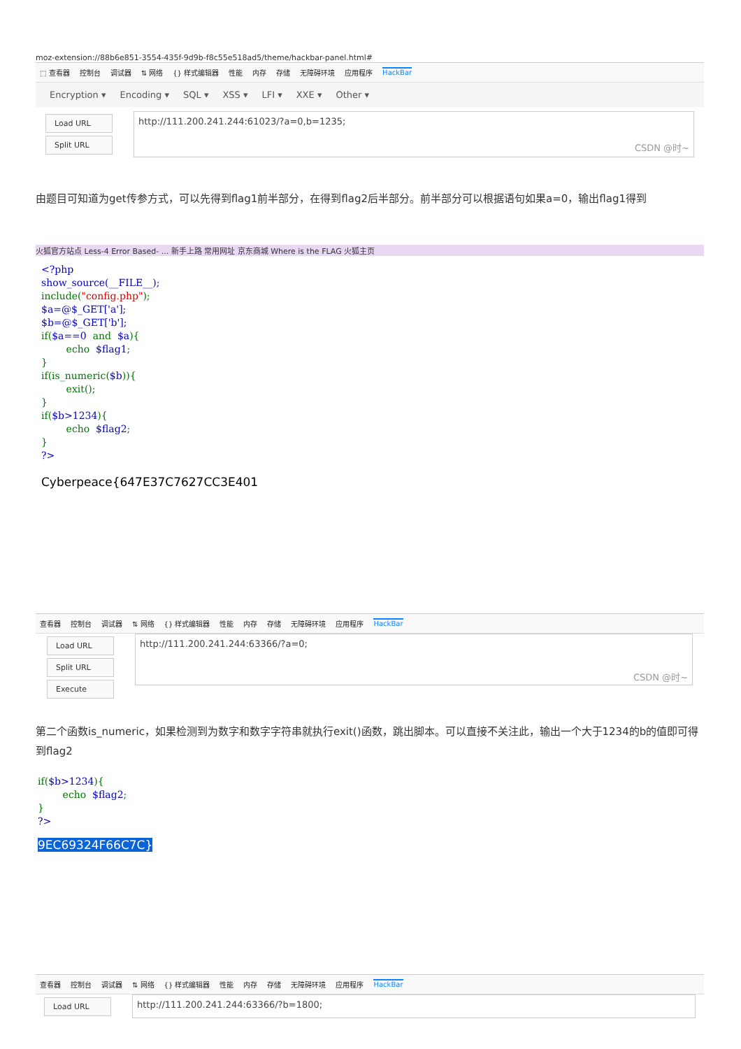moz-extension://88b6e851-3554-435f-9d9b-f8c55e518ad5/theme/hackbar-panel.html#
⬚ 查看器 控制台 调试器 ⇅ 网络 {} 样式编辑器 性能 内存 存储 无障碍环境 应用程序 HackBar
Encryption ▾ Encoding ▾ SQL ▾ XSS ▾ LFI ▾ XXE ▾ Other ▾
Load URL
Split URL
http://111.200.241.244:61023/?a=0,b=1235;
CSDN @时~
由题目可知道为get传参方式，可以先得到flag1前半部分，在得到flag2后半部分。前半部分可以根据语句如果a=0，输出flag1得到
火狐官方站点 Less-4 Error Based- ... 新手上路 常用网址 京东商城 Where is the FLAG 火狐主页
<?php
show_source(__FILE__);
include("config.php");
$a=@$_GET['a'];
$b=@$_GET['b'];
if($a==0  and  $a){
        echo  $flag1;
}
if(is_numeric($b)){
        exit();
}
if($b>1234){
        echo  $flag2;
}
?>
Cyberpeace{647E37C7627CC3E401
查看器 控制台 调试器 ⇅ 网络 {} 样式编辑器 性能 内存 存储 无障碍环境 应用程序 HackBar
Load URL
Split URL
Execute
http://111.200.241.244:63366/?a=0;
CSDN @时~
第二个函数is_numeric，如果检测到为数字和数字字符串就执行exit()函数，跳出脚本。可以直接不关注此，输出一个大于1234的b的值即可得到flag2
if($b>1234){
        echo  $flag2;
}
?>
9EC69324F66C7C}
查看器 控制台 调试器 ⇅ 网络 {} 样式编辑器 性能 内存 存储 无障碍环境 应用程序 HackBar
Load URL
http://111.200.241.244:63366/?b=1800;